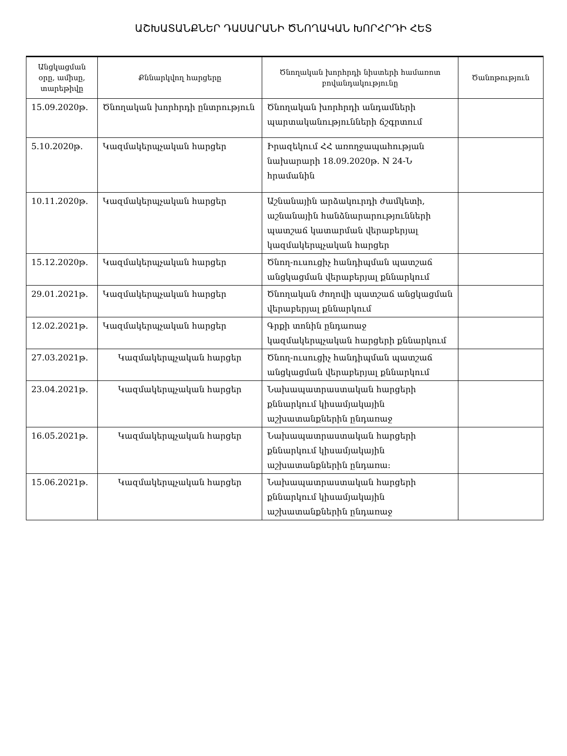ԱՇԽԱՏԱՆՔՆԵՐ ԴԱՍԱՐԱՆԻ ԾՆՈՂԱԿԱՆ ԽՈՐՀՐԴԻ ՀԵՏ
| Անցկացման օրը, ամիսը, տարեթիվը | Քննարկվող հարցերը | Ծնողական խորհրդի նիստերի համառոտ բովանդակությունը | Ծանոթություն |
| --- | --- | --- | --- |
| 15.09.2020թ. | Ծնողական խորհրդի ընտրություն | Ծնողական խորհրդի անդամների պարտականությունների ճշգրտում | |
| 5.10.2020թ. | Կազմակերպչական հարցեր | Իրազեկում ՀՀ առողջապահության նախարարի 18.09.2020թ. N 24-Ն հրամանին | |
| 10.11.2020թ. | Կազմակերպչական հարցեր | Աշնանային արձակուրդի ժամկետի, աշնանային հանձնարարությունների պատշաճ կատարման վերաբերյալ կազմակերպչական հարցեր | |
| 15.12.2020թ. | Կազմակերպչական հարցեր | Ծնող-ուսուցիչ հանդիպման պատշաճ անցկացման վերաբերյալ քննարկում | |
| 29.01.2021թ. | Կազմակերպչական հարցեր | Ծնողական ժողովի պատշաճ անցկացման վերաբերյալ քննարկում | |
| 12.02.2021թ. | Կազմակերպչական հարցեր | Գրքի տոնին ընդառաջ կազմակերպչական հարցերի քննարկում | |
| 27.03.2021թ. | Կազմակերպչական հարցեր | Ծնող-ուսուցիչ հանդիպման պատշաճ անցկացման վերաբերյալ քննարկում | |
| 23.04.2021թ. | Կազմակերպչական հարցեր | Նախապատրաստական հարցերի քննարկում կիսամյակային աշխատանքներին ընդառաջ | |
| 16.05.2021թ. | Կազմակերպչական հարցեր | Նախապատրաստական հարցերի քննարկում կիսամյակային աշխատանքներին ընդառա: | |
| 15.06.2021թ. | Կազմակերպչական հարցեր | Նախապատրաստական հարցերի քննարկում կիսամյակային աշխատանքներին ընդառաջ | |